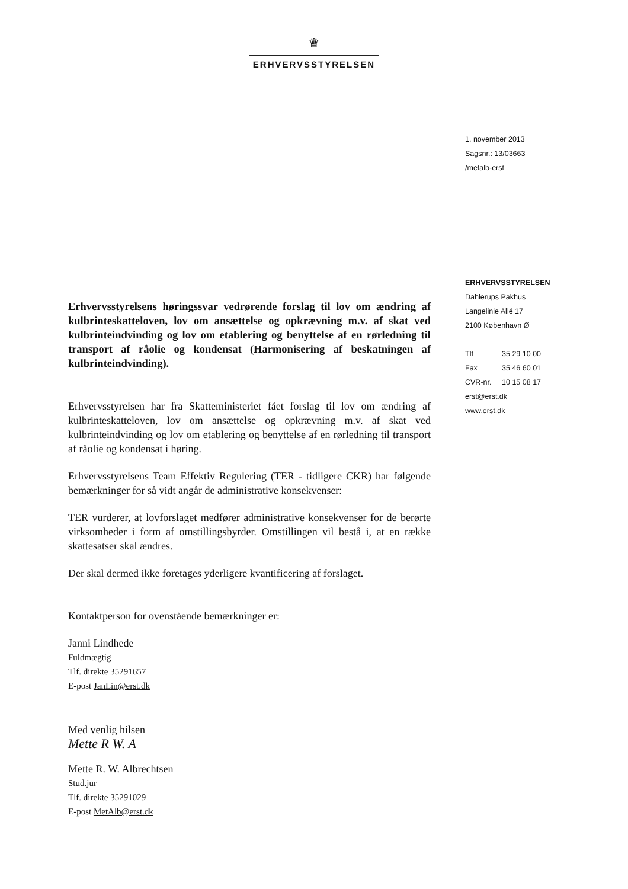♛
ERHVERVSSTYRELSEN
1. november 2013
Sagsnr.: 13/03663
/metalb-erst
ERHVERVSSTYRELSEN
Dahlerups Pakhus
Langelinie Allé 17
2100 København Ø
Tlf 35 29 10 00
Fax 35 46 60 01
CVR-nr. 10 15 08 17
erst@erst.dk
www.erst.dk
Erhvervsstyrelsens høringssvar vedrørende forslag til lov om ændring af kulbrinteskatteloven, lov om ansættelse og opkrævning m.v. af skat ved kulbrinteindvinding og lov om etablering og benyttelse af en rørledning til transport af råolie og kondensat (Harmonisering af beskatningen af kulbrinteindvinding).
Erhvervsstyrelsen har fra Skatteministeriet fået forslag til lov om ændring af kulbrinteskatteloven, lov om ansættelse og opkrævning m.v. af skat ved kulbrinteindvinding og lov om etablering og benyttelse af en rørledning til transport af råolie og kondensat i høring.
Erhvervsstyrelsens Team Effektiv Regulering (TER - tidligere CKR) har følgende bemærkninger for så vidt angår de administrative konsekvenser:
TER vurderer, at lovforslaget medfører administrative konsekvenser for de berørte virksomheder i form af omstillingsbyrder. Omstillingen vil bestå i, at en række skattesatser skal ændres.
Der skal dermed ikke foretages yderligere kvantificering af forslaget.
Kontaktperson for ovenstående bemærkninger er:
Janni Lindhede
Fuldmægtig
Tlf. direkte 35291657
E-post JanLin@erst.dk
Med venlig hilsen
Mette R W. A
Mette R. W. Albrechtsen
Stud.jur
Tlf. direkte 35291029
E-post MetAlb@erst.dk